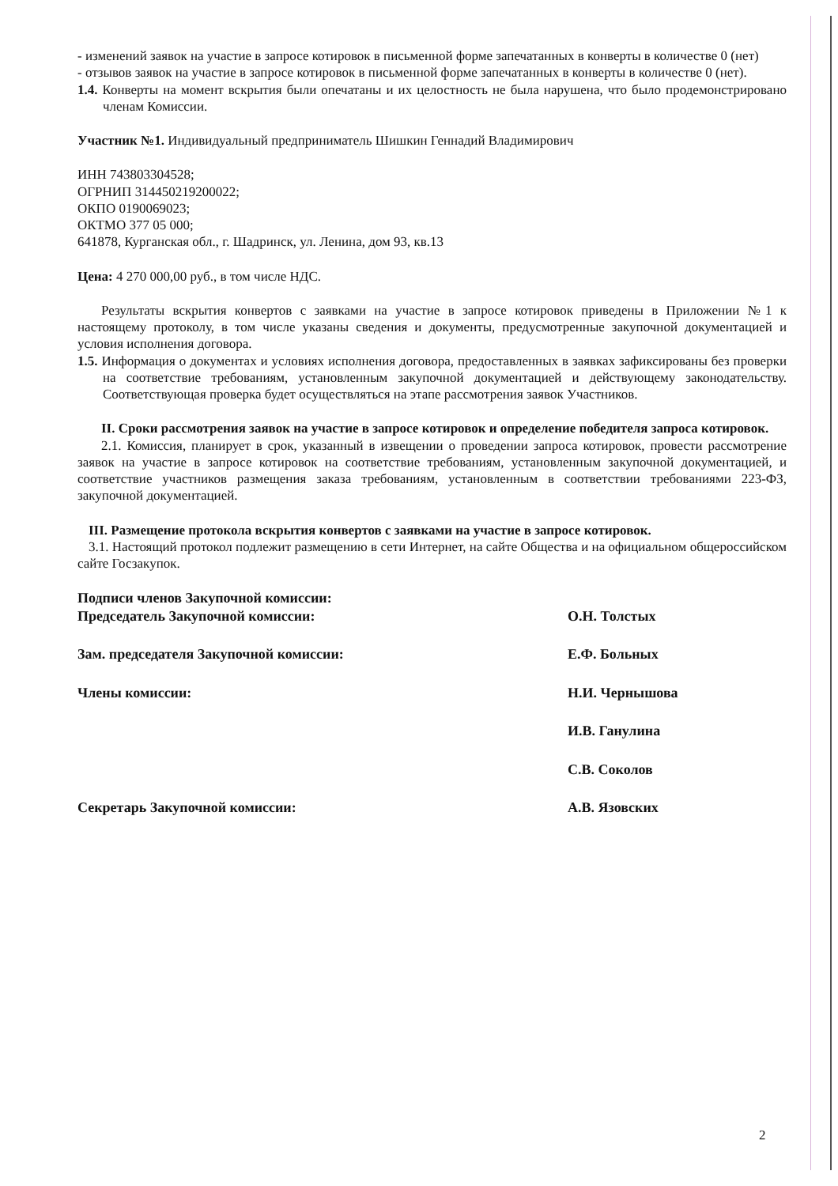- изменений заявок на участие в запросе котировок в письменной форме запечатанных в конверты в количестве 0 (нет)
- отзывов заявок на участие в запросе котировок в письменной форме запечатанных в конверты в количестве 0 (нет).
1.4. Конверты на момент вскрытия были опечатаны и их целостность не была нарушена, что было продемонстрировано членам Комиссии.
Участник №1. Индивидуальный предприниматель Шишкин Геннадий Владимирович
ИНН 743803304528;
ОГРНИП 314450219200022;
ОКПО 0190069023;
ОКТМО 377 05 000;
641878, Курганская обл., г. Шадринск, ул. Ленина, дом 93, кв.13
Цена: 4 270 000,00 руб., в том числе НДС.
Результаты вскрытия конвертов с заявками на участие в запросе котировок приведены в Приложении №1 к настоящему протоколу, в том числе указаны сведения и документы, предусмотренные закупочной документацией и условия исполнения договора.
1.5. Информация о документах и условиях исполнения договора, предоставленных в заявках зафиксированы без проверки на соответствие требованиям, установленным закупочной документацией и действующему законодательству. Соответствующая проверка будет осуществляться на этапе рассмотрения заявок Участников.
II. Сроки рассмотрения заявок на участие в запросе котировок и определение победителя запроса котировок.
2.1. Комиссия, планирует в срок, указанный в извещении о проведении запроса котировок, провести рассмотрение заявок на участие в запросе котировок на соответствие требованиям, установленным закупочной документацией, и соответствие участников размещения заказа требованиям, установленным в соответствии требованиями 223-ФЗ, закупочной документацией.
III. Размещение протокола вскрытия конвертов с заявками на участие в запросе котировок.
3.1. Настоящий протокол подлежит размещению в сети Интернет, на сайте Общества и на официальном общероссийском сайте Госзакупок.
Подписи членов Закупочной комиссии:
Председатель Закупочной комиссии: О.Н. Толстых
Зам. председателя Закупочной комиссии: Е.Ф. Больных
Члены комиссии: Н.И. Чернышова
И.В. Ганулина
С.В. Соколов
Секретарь Закупочной комиссии: А.В. Язовских
2